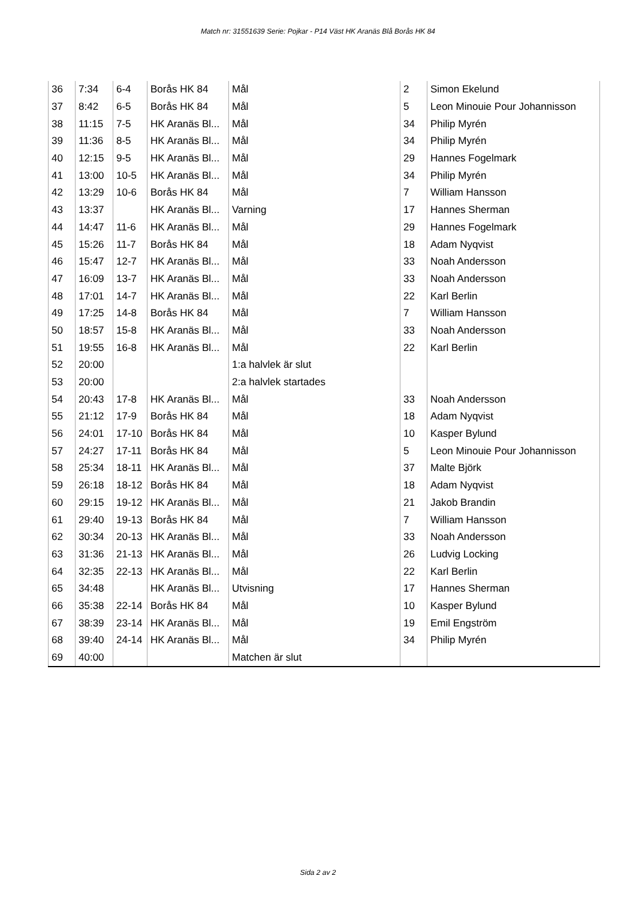Match nr: 31551639 Serie: Pojkar - P14 Väst HK Aranäs Blå Borås HK 84
| 36 | 7:34 | 6-4 | Borås HK 84 | Mål | 2 | Simon Ekelund |
| 37 | 8:42 | 6-5 | Borås HK 84 | Mål | 5 | Leon Minouie Pour Johannisson |
| 38 | 11:15 | 7-5 | HK Aranäs Bl... | Mål | 34 | Philip Myrén |
| 39 | 11:36 | 8-5 | HK Aranäs Bl... | Mål | 34 | Philip Myrén |
| 40 | 12:15 | 9-5 | HK Aranäs Bl... | Mål | 29 | Hannes Fogelmark |
| 41 | 13:00 | 10-5 | HK Aranäs Bl... | Mål | 34 | Philip Myrén |
| 42 | 13:29 | 10-6 | Borås HK 84 | Mål | 7 | William Hansson |
| 43 | 13:37 | | HK Aranäs Bl... | Varning | 17 | Hannes Sherman |
| 44 | 14:47 | 11-6 | HK Aranäs Bl... | Mål | 29 | Hannes Fogelmark |
| 45 | 15:26 | 11-7 | Borås HK 84 | Mål | 18 | Adam Nyqvist |
| 46 | 15:47 | 12-7 | HK Aranäs Bl... | Mål | 33 | Noah Andersson |
| 47 | 16:09 | 13-7 | HK Aranäs Bl... | Mål | 33 | Noah Andersson |
| 48 | 17:01 | 14-7 | HK Aranäs Bl... | Mål | 22 | Karl Berlin |
| 49 | 17:25 | 14-8 | Borås HK 84 | Mål | 7 | William Hansson |
| 50 | 18:57 | 15-8 | HK Aranäs Bl... | Mål | 33 | Noah Andersson |
| 51 | 19:55 | 16-8 | HK Aranäs Bl... | Mål | 22 | Karl Berlin |
| 52 | 20:00 | | | 1:a halvlek är slut | | |
| 53 | 20:00 | | | 2:a halvlek startades | | |
| 54 | 20:43 | 17-8 | HK Aranäs Bl... | Mål | 33 | Noah Andersson |
| 55 | 21:12 | 17-9 | Borås HK 84 | Mål | 18 | Adam Nyqvist |
| 56 | 24:01 | 17-10 | Borås HK 84 | Mål | 10 | Kasper Bylund |
| 57 | 24:27 | 17-11 | Borås HK 84 | Mål | 5 | Leon Minouie Pour Johannisson |
| 58 | 25:34 | 18-11 | HK Aranäs Bl... | Mål | 37 | Malte Björk |
| 59 | 26:18 | 18-12 | Borås HK 84 | Mål | 18 | Adam Nyqvist |
| 60 | 29:15 | 19-12 | HK Aranäs Bl... | Mål | 21 | Jakob Brandin |
| 61 | 29:40 | 19-13 | Borås HK 84 | Mål | 7 | William Hansson |
| 62 | 30:34 | 20-13 | HK Aranäs Bl... | Mål | 33 | Noah Andersson |
| 63 | 31:36 | 21-13 | HK Aranäs Bl... | Mål | 26 | Ludvig Locking |
| 64 | 32:35 | 22-13 | HK Aranäs Bl... | Mål | 22 | Karl Berlin |
| 65 | 34:48 | | HK Aranäs Bl... | Utvisning | 17 | Hannes Sherman |
| 66 | 35:38 | 22-14 | Borås HK 84 | Mål | 10 | Kasper Bylund |
| 67 | 38:39 | 23-14 | HK Aranäs Bl... | Mål | 19 | Emil Engström |
| 68 | 39:40 | 24-14 | HK Aranäs Bl... | Mål | 34 | Philip Myrén |
| 69 | 40:00 | | | Matchen är slut | | |
Sida 2 av 2